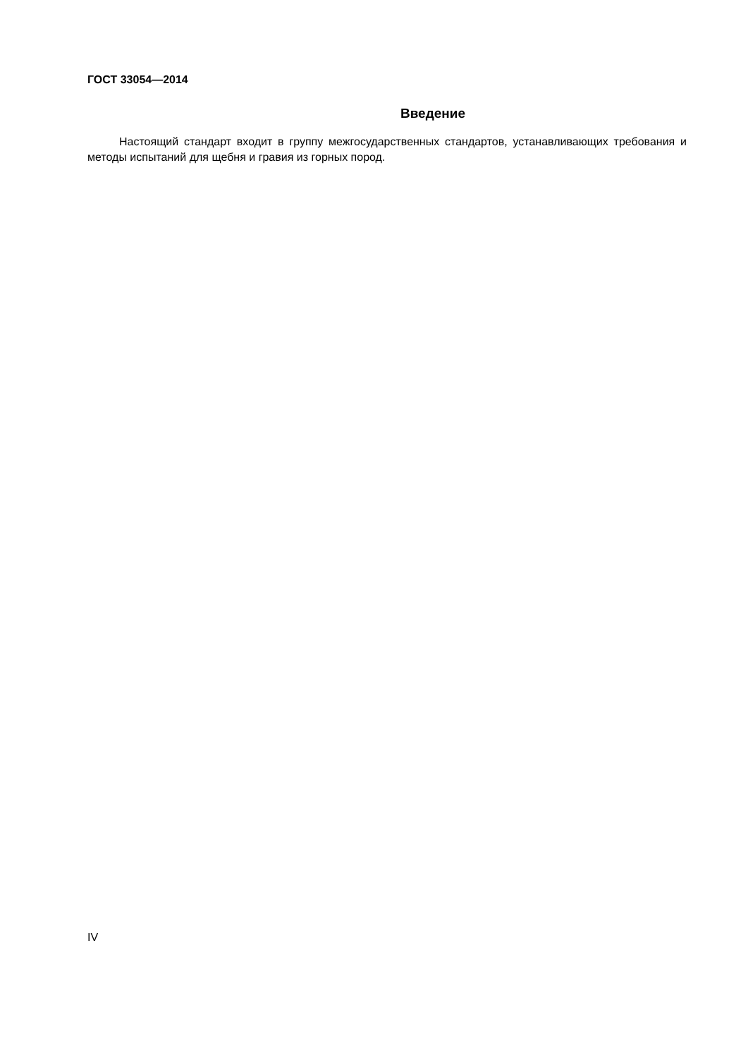ГОСТ 33054—2014
Введение
Настоящий стандарт входит в группу межгосударственных стандартов, устанавливающих требования и методы испытаний для щебня и гравия из горных пород.
IV